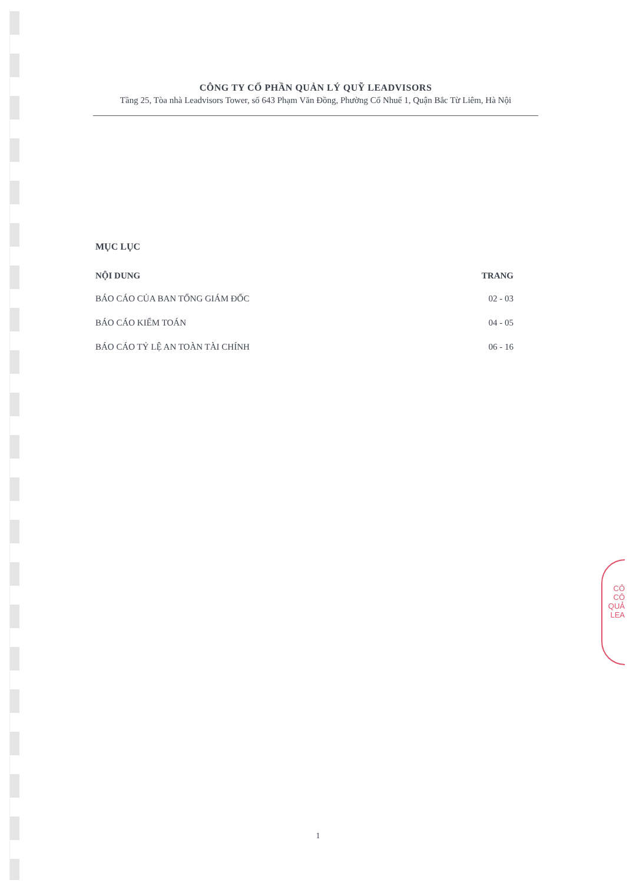CÔNG TY CỔ PHẦN QUẢN LÝ QUỸ LEADVISORS
Tầng 25, Tòa nhà Leadvisors Tower, số 643 Phạm Văn Đồng, Phường Cổ Nhuế 1, Quận Bắc Từ Liêm, Hà Nội
MỤC LỤC
| NỘI DUNG | TRANG |
| --- | --- |
| BÁO CÁO CỦA BAN TỔNG GIÁM ĐỐC | 02 - 03 |
| BÁO CÁO KIỂM TOÁN | 04 - 05 |
| BÁO CÁO TỶ LỆ AN TOÀN TÀI CHÍNH | 06 - 16 |
CÔ
CÔ
QUẢ
LEA
1